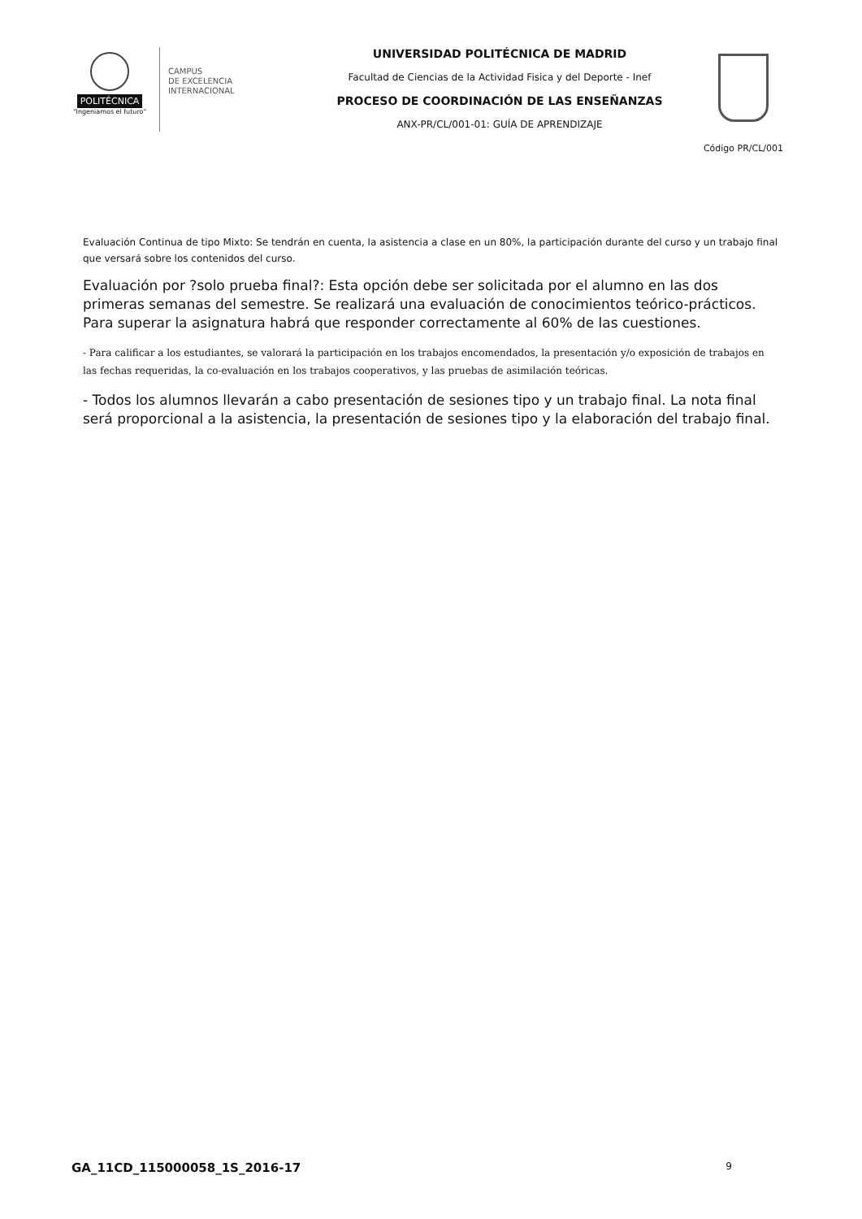POLITÉCNICA
"Ingeniamos el futuro"
CAMPUS
DE EXCELENCIA
INTERNACIONAL
UNIVERSIDAD POLITÉCNICA DE MADRID
Facultad de Ciencias de la Actividad Fisica y del Deporte - Inef
PROCESO DE COORDINACIÓN DE LAS ENSEÑANZAS
ANX-PR/CL/001-01: GUÍA DE APRENDIZAJE
Código PR/CL/001
Evaluación Continua de tipo Mixto: Se tendrán en cuenta, la asistencia a clase en un 80%, la participación durante del curso y un trabajo final que versará sobre los contenidos del curso.
Evaluación por ?solo prueba final?: Esta opción debe ser solicitada por el alumno en las dos primeras semanas del semestre. Se realizará una evaluación de conocimientos teórico-prácticos. Para superar la asignatura habrá que responder correctamente al 60% de las cuestiones.
- Para calificar a los estudiantes, se valorará la participación en los trabajos encomendados, la presentación y/o exposición de trabajos en las fechas requeridas, la co-evaluación en los trabajos cooperativos, y las pruebas de asimilación teóricas.
- Todos los alumnos llevarán a cabo presentación de sesiones tipo y un trabajo final. La nota final será proporcional a la asistencia, la presentación de sesiones tipo y la elaboración del trabajo final.
GA_11CD_115000058_1S_2016-17 9